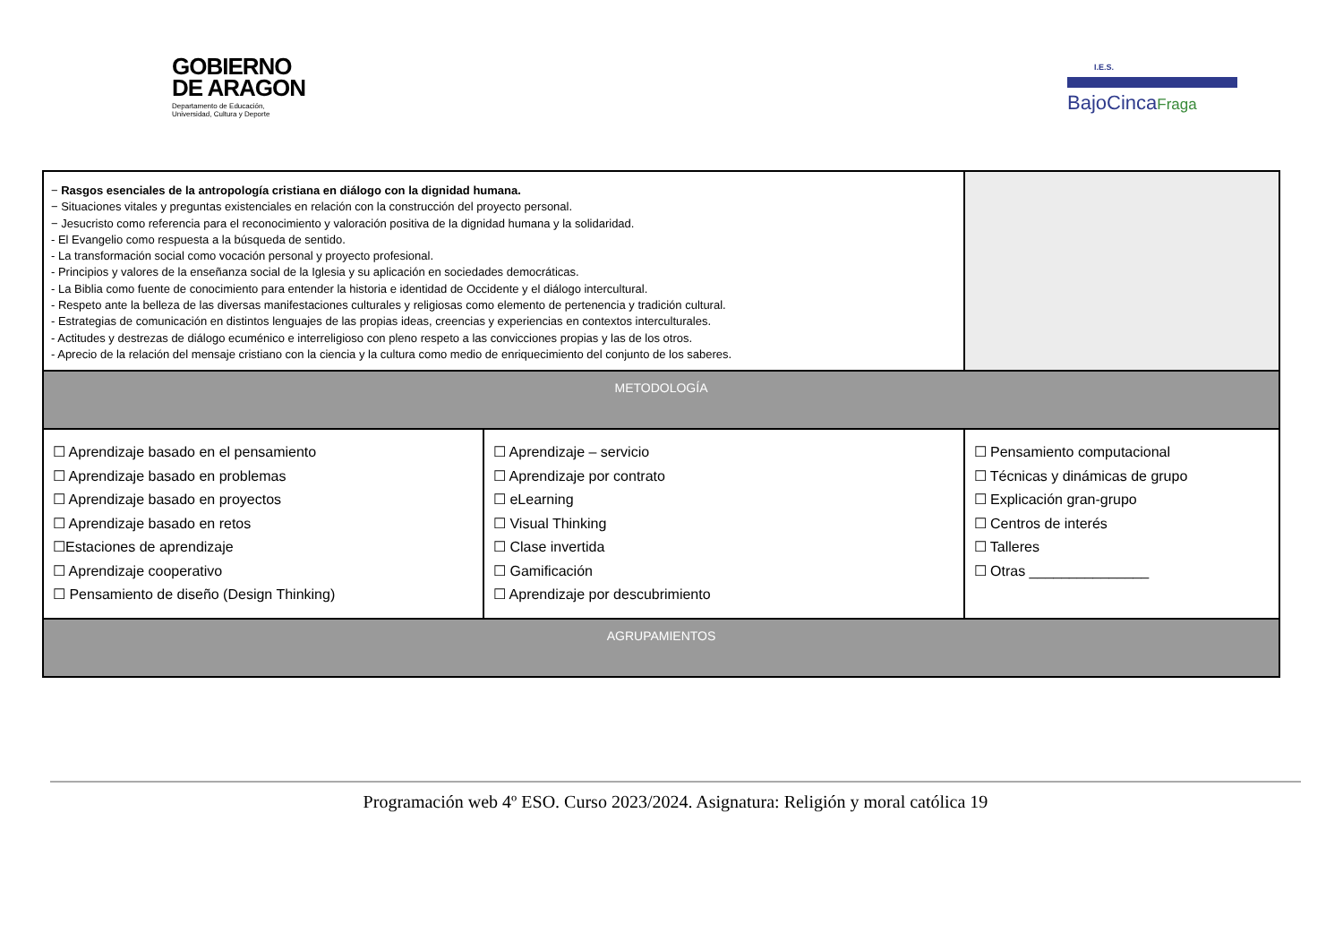GOBIERNO
DE ARAGON
Departamento de Educación,
Universidad, Cultura y Deporte
I.E.S.
BajoCincaFraga
| − Rasgos esenciales de la antropología cristiana en diálogo con la dignidad humana. − Situaciones vitales y preguntas existenciales en relación con la construcción del proyecto personal. − Jesucristo como referencia para el reconocimiento y valoración positiva de la dignidad humana y la solidaridad. - El Evangelio como respuesta a la búsqueda de sentido. - La transformación social como vocación personal y proyecto profesional. - Principios y valores de la enseñanza social de la Iglesia y su aplicación en sociedades democráticas. - La Biblia como fuente de conocimiento para entender la historia e identidad de Occidente y el diálogo intercultural. - Respeto ante la belleza de las diversas manifestaciones culturales y religiosas como elemento de pertenencia y tradición cultural. - Estrategias de comunicación en distintos lenguajes de las propias ideas, creencias y experiencias en contextos interculturales. - Actitudes y destrezas de diálogo ecuménico e interreligioso con pleno respeto a las convicciones propias y las de los otros. - Aprecio de la relación del mensaje cristiano con la ciencia y la cultura como medio de enriquecimiento del conjunto de los saberes. | | | |
| METODOLOGÍA | | | |
| ☐ Aprendizaje basado en el pensamiento ☐ Aprendizaje basado en problemas ☐ Aprendizaje basado en proyectos ☐ Aprendizaje basado en retos ☐Estaciones de aprendizaje ☐ Aprendizaje cooperativo ☐ Pensamiento de diseño (Design Thinking) | ☐ Aprendizaje – servicio ☐ Aprendizaje por contrato ☐ eLearning ☐ Visual Thinking ☐ Clase invertida ☐ Gamificación ☐ Aprendizaje por descubrimiento | | ☐ Pensamiento computacional ☐ Técnicas y dinámicas de grupo ☐ Explicación gran-grupo ☐ Centros de interés ☐ Talleres ☐ Otras _______________ |
| AGRUPAMIENTOS | | | |
Programación web 4º ESO. Curso 2023/2024. Asignatura: Religión y moral católica 19